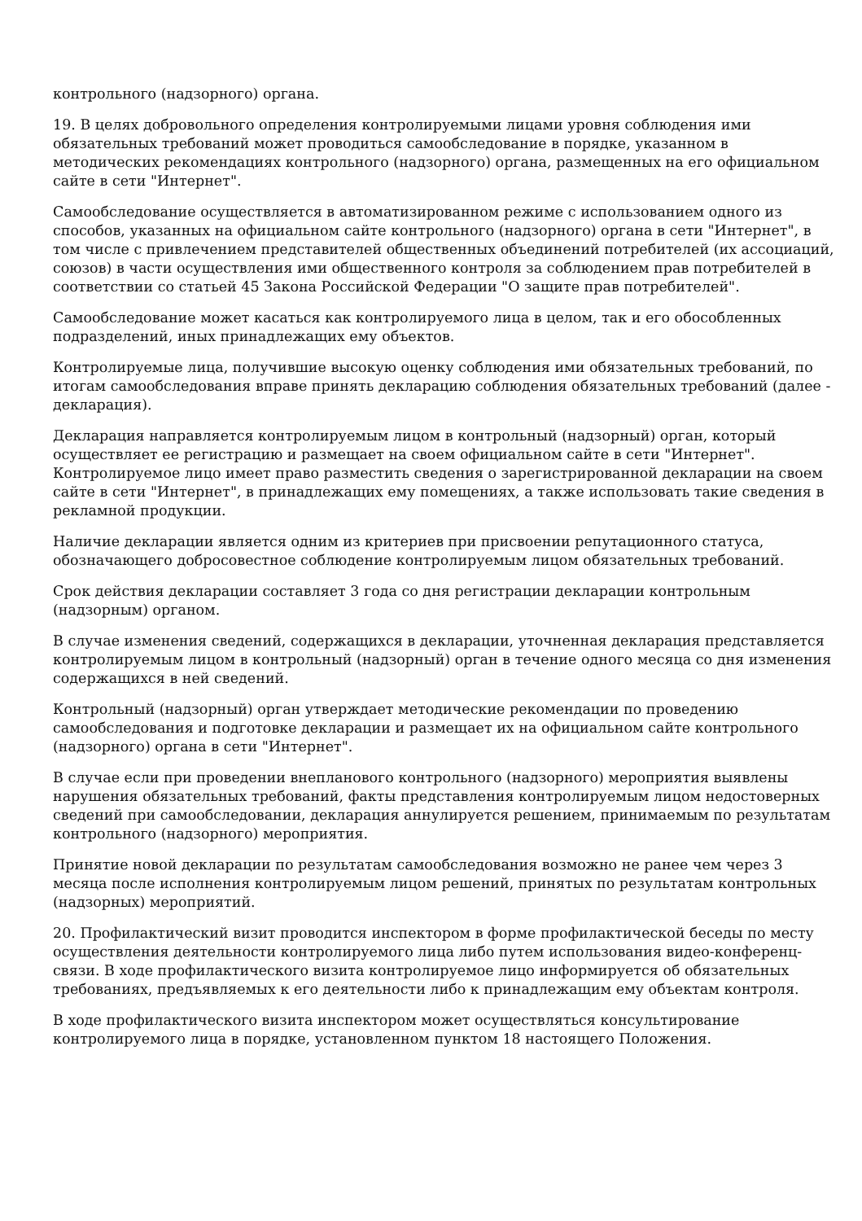контрольного (надзорного) органа.
19. В целях добровольного определения контролируемыми лицами уровня соблюдения ими обязательных требований может проводиться самообследование в порядке, указанном в методических рекомендациях контрольного (надзорного) органа, размещенных на его официальном сайте в сети "Интернет".
Самообследование осуществляется в автоматизированном режиме с использованием одного из способов, указанных на официальном сайте контрольного (надзорного) органа в сети "Интернет", в том числе с привлечением представителей общественных объединений потребителей (их ассоциаций, союзов) в части осуществления ими общественного контроля за соблюдением прав потребителей в соответствии со статьей 45 Закона Российской Федерации "О защите прав потребителей".
Самообследование может касаться как контролируемого лица в целом, так и его обособленных подразделений, иных принадлежащих ему объектов.
Контролируемые лица, получившие высокую оценку соблюдения ими обязательных требований, по итогам самообследования вправе принять декларацию соблюдения обязательных требований (далее - декларация).
Декларация направляется контролируемым лицом в контрольный (надзорный) орган, который осуществляет ее регистрацию и размещает на своем официальном сайте в сети "Интернет". Контролируемое лицо имеет право разместить сведения о зарегистрированной декларации на своем сайте в сети "Интернет", в принадлежащих ему помещениях, а также использовать такие сведения в рекламной продукции.
Наличие декларации является одним из критериев при присвоении репутационного статуса, обозначающего добросовестное соблюдение контролируемым лицом обязательных требований.
Срок действия декларации составляет 3 года со дня регистрации декларации контрольным (надзорным) органом.
В случае изменения сведений, содержащихся в декларации, уточненная декларация представляется контролируемым лицом в контрольный (надзорный) орган в течение одного месяца со дня изменения содержащихся в ней сведений.
Контрольный (надзорный) орган утверждает методические рекомендации по проведению самообследования и подготовке декларации и размещает их на официальном сайте контрольного (надзорного) органа в сети "Интернет".
В случае если при проведении внепланового контрольного (надзорного) мероприятия выявлены нарушения обязательных требований, факты представления контролируемым лицом недостоверных сведений при самообследовании, декларация аннулируется решением, принимаемым по результатам контрольного (надзорного) мероприятия.
Принятие новой декларации по результатам самообследования возможно не ранее чем через 3 месяца после исполнения контролируемым лицом решений, принятых по результатам контрольных (надзорных) мероприятий.
20. Профилактический визит проводится инспектором в форме профилактической беседы по месту осуществления деятельности контролируемого лица либо путем использования видео-конференц-связи. В ходе профилактического визита контролируемое лицо информируется об обязательных требованиях, предъявляемых к его деятельности либо к принадлежащим ему объектам контроля.
В ходе профилактического визита инспектором может осуществляться консультирование контролируемого лица в порядке, установленном пунктом 18 настоящего Положения.